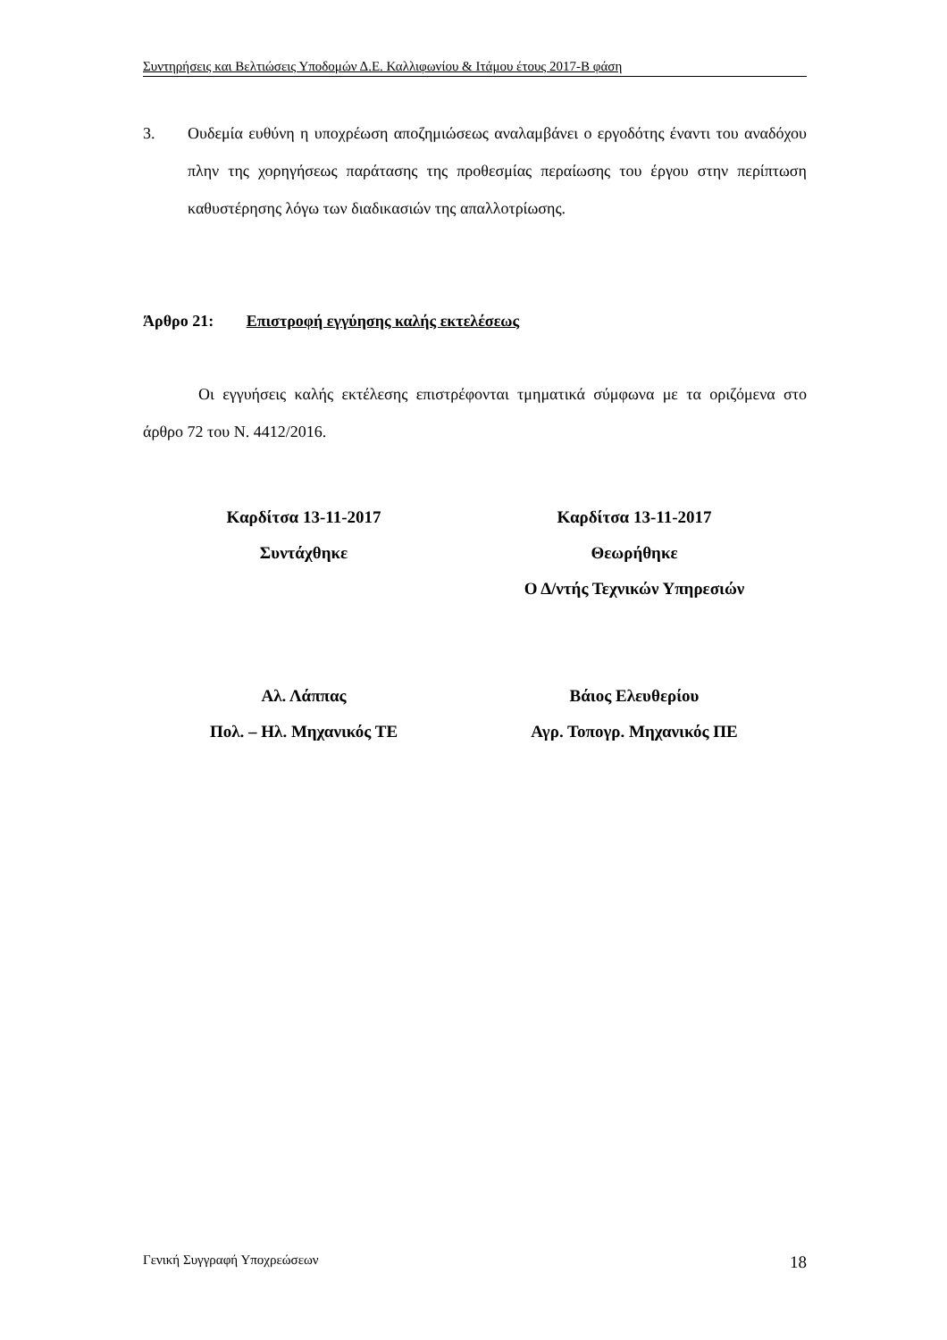Συντηρήσεις και Βελτιώσεις Υποδομών Δ.Ε. Καλλιφωνίου & Ιτάμου έτους 2017-Β φάση
3. Ουδεμία ευθύνη η υποχρέωση αποζημιώσεως αναλαμβάνει ο εργοδότης έναντι του αναδόχου πλην της χορηγήσεως παράτασης της προθεσμίας περαίωσης του έργου στην περίπτωση καθυστέρησης λόγω των διαδικασιών της απαλλοτρίωσης.
Άρθρο 21: Επιστροφή εγγύησης καλής εκτελέσεως
Οι εγγυήσεις καλής εκτέλεσης επιστρέφονται τμηματικά σύμφωνα με τα οριζόμενα στο άρθρο 72 του Ν. 4412/2016.
Καρδίτσα 13-11-2017
Συντάχθηκε
Αλ. Λάππας
Πολ. – Ηλ. Μηχανικός ΤΕ
Καρδίτσα 13-11-2017
Θεωρήθηκε
Ο Δ/ντής Τεχνικών Υπηρεσιών
Βάιος Ελευθερίου
Αγρ. Τοπογρ. Μηχανικός ΠΕ
Γενική Συγγραφή Υποχρεώσεων 18